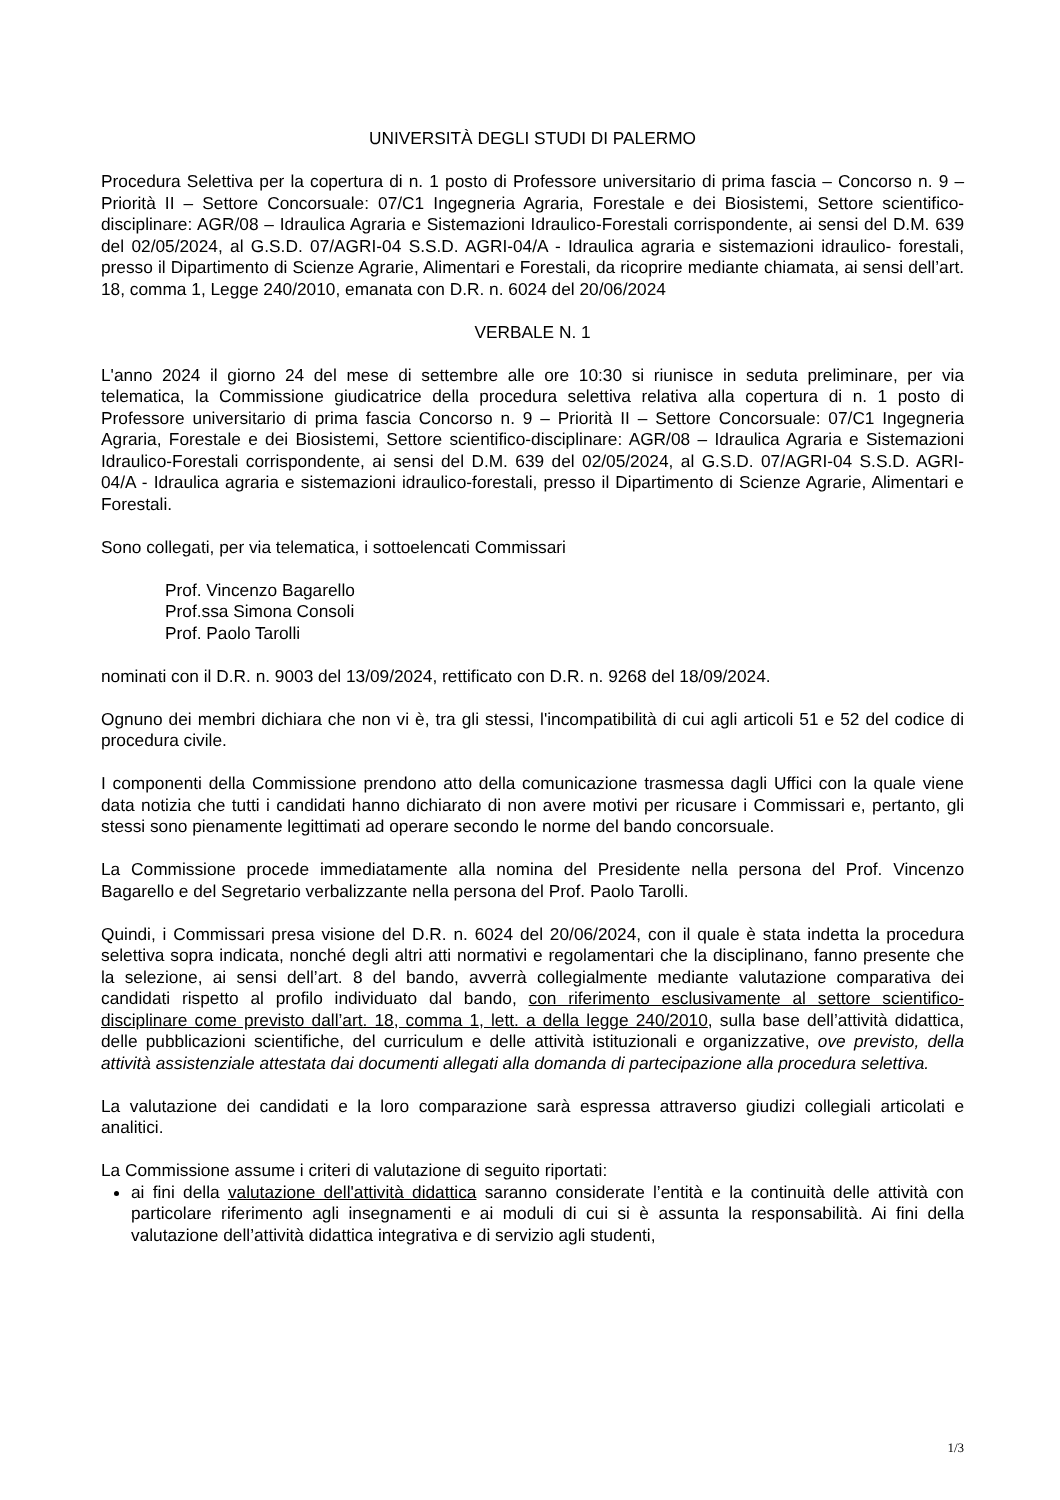UNIVERSITÀ DEGLI STUDI DI PALERMO
Procedura Selettiva per la copertura di n. 1 posto di Professore universitario di prima fascia – Concorso n. 9 – Priorità II – Settore Concorsuale: 07/C1 Ingegneria Agraria, Forestale e dei Biosistemi, Settore scientifico-disciplinare: AGR/08 – Idraulica Agraria e Sistemazioni Idraulico-Forestali corrispondente, ai sensi del D.M. 639 del 02/05/2024, al G.S.D. 07/AGRI-04 S.S.D. AGRI-04/A - Idraulica agraria e sistemazioni idraulico- forestali, presso il Dipartimento di Scienze Agrarie, Alimentari e Forestali, da ricoprire mediante chiamata, ai sensi dell’art. 18, comma 1, Legge 240/2010, emanata con D.R. n. 6024 del 20/06/2024
VERBALE N. 1
L'anno 2024 il giorno 24 del mese di settembre alle ore 10:30 si riunisce in seduta preliminare, per via telematica, la Commissione giudicatrice della procedura selettiva relativa alla copertura di n. 1 posto di Professore universitario di prima fascia Concorso n. 9 – Priorità II – Settore Concorsuale: 07/C1 Ingegneria Agraria, Forestale e dei Biosistemi, Settore scientifico-disciplinare: AGR/08 – Idraulica Agraria e Sistemazioni Idraulico-Forestali corrispondente, ai sensi del D.M. 639 del 02/05/2024, al G.S.D. 07/AGRI-04 S.S.D. AGRI-04/A - Idraulica agraria e sistemazioni idraulico-forestali, presso il Dipartimento di Scienze Agrarie, Alimentari e Forestali.
Sono collegati, per via telematica, i sottoelencati Commissari
Prof. Vincenzo Bagarello
Prof.ssa Simona Consoli
Prof. Paolo Tarolli
nominati con il D.R. n. 9003 del 13/09/2024, rettificato con D.R. n. 9268 del 18/09/2024.
Ognuno dei membri dichiara che non vi è, tra gli stessi, l'incompatibilità di cui agli articoli 51 e 52 del codice di procedura civile.
I componenti della Commissione prendono atto della comunicazione trasmessa dagli Uffici con la quale viene data notizia che tutti i candidati hanno dichiarato di non avere motivi per ricusare i Commissari e, pertanto, gli stessi sono pienamente legittimati ad operare secondo le norme del bando concorsuale.
La Commissione procede immediatamente alla nomina del Presidente nella persona del Prof. Vincenzo Bagarello e del Segretario verbalizzante nella persona del Prof. Paolo Tarolli.
Quindi, i Commissari presa visione del D.R. n. 6024 del 20/06/2024, con il quale è stata indetta la procedura selettiva sopra indicata, nonché degli altri atti normativi e regolamentari che la disciplinano, fanno presente che la selezione, ai sensi dell’art. 8 del bando, avverrà collegialmente mediante valutazione comparativa dei candidati rispetto al profilo individuato dal bando, con riferimento esclusivamente al settore scientifico-disciplinare come previsto dall’art. 18, comma 1, lett. a della legge 240/2010, sulla base dell’attività didattica, delle pubblicazioni scientifiche, del curriculum e delle attività istituzionali e organizzative, ove previsto, della attività assistenziale attestata dai documenti allegati alla domanda di partecipazione alla procedura selettiva.
La valutazione dei candidati e la loro comparazione sarà espressa attraverso giudizi collegiali articolati e analitici.
La Commissione assume i criteri di valutazione di seguito riportati:
ai fini della valutazione dell'attività didattica saranno considerate l’entità e la continuità delle attività con particolare riferimento agli insegnamenti e ai moduli di cui si è assunta la responsabilità. Ai fini della valutazione dell’attività didattica integrativa e di servizio agli studenti,
1/3